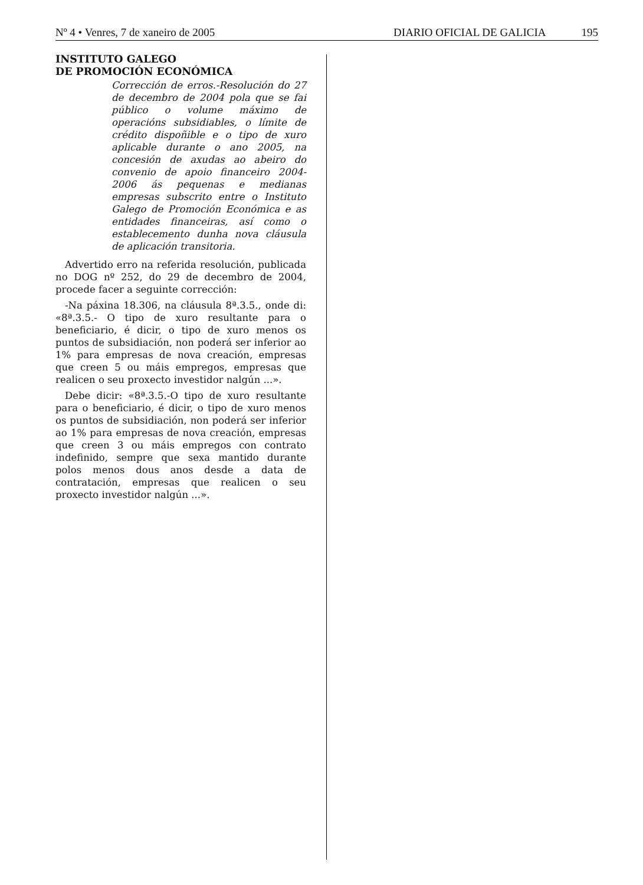Nº 4 • Venres, 7 de xaneiro de 2005 DIARIO OFICIAL DE GALICIA 195
INSTITUTO GALEGO
DE PROMOCIÓN ECONÓMICA
Corrección de erros.-Resolución do 27 de decembro de 2004 pola que se fai público o volume máximo de operacións subsidiables, o límite de crédito dispoñible e o tipo de xuro aplicable durante o ano 2005, na concesión de axudas ao abeiro do convenio de apoio financeiro 2004-2006 ás pequenas e medianas empresas subscrito entre o Instituto Galego de Promoción Económica e as entidades financeiras, así como o establecemento dunha nova cláusula de aplicación transitoria.
Advertido erro na referida resolución, publicada no DOG nº 252, do 29 de decembro de 2004, procede facer a seguinte corrección:
-Na páxina 18.306, na cláusula 8ª.3.5., onde di: «8ª.3.5.- O tipo de xuro resultante para o beneficiario, é dicir, o tipo de xuro menos os puntos de subsidiación, non poderá ser inferior ao 1% para empresas de nova creación, empresas que creen 5 ou máis empregos, empresas que realicen o seu proxecto investidor nalgún ...».
Debe dicir: «8ª.3.5.-O tipo de xuro resultante para o beneficiario, é dicir, o tipo de xuro menos os puntos de subsidiación, non poderá ser inferior ao 1% para empresas de nova creación, empresas que creen 3 ou máis empregos con contrato indefinido, sempre que sexa mantido durante polos menos dous anos desde a data de contratación, empresas que realicen o seu proxecto investidor nalgún ...».